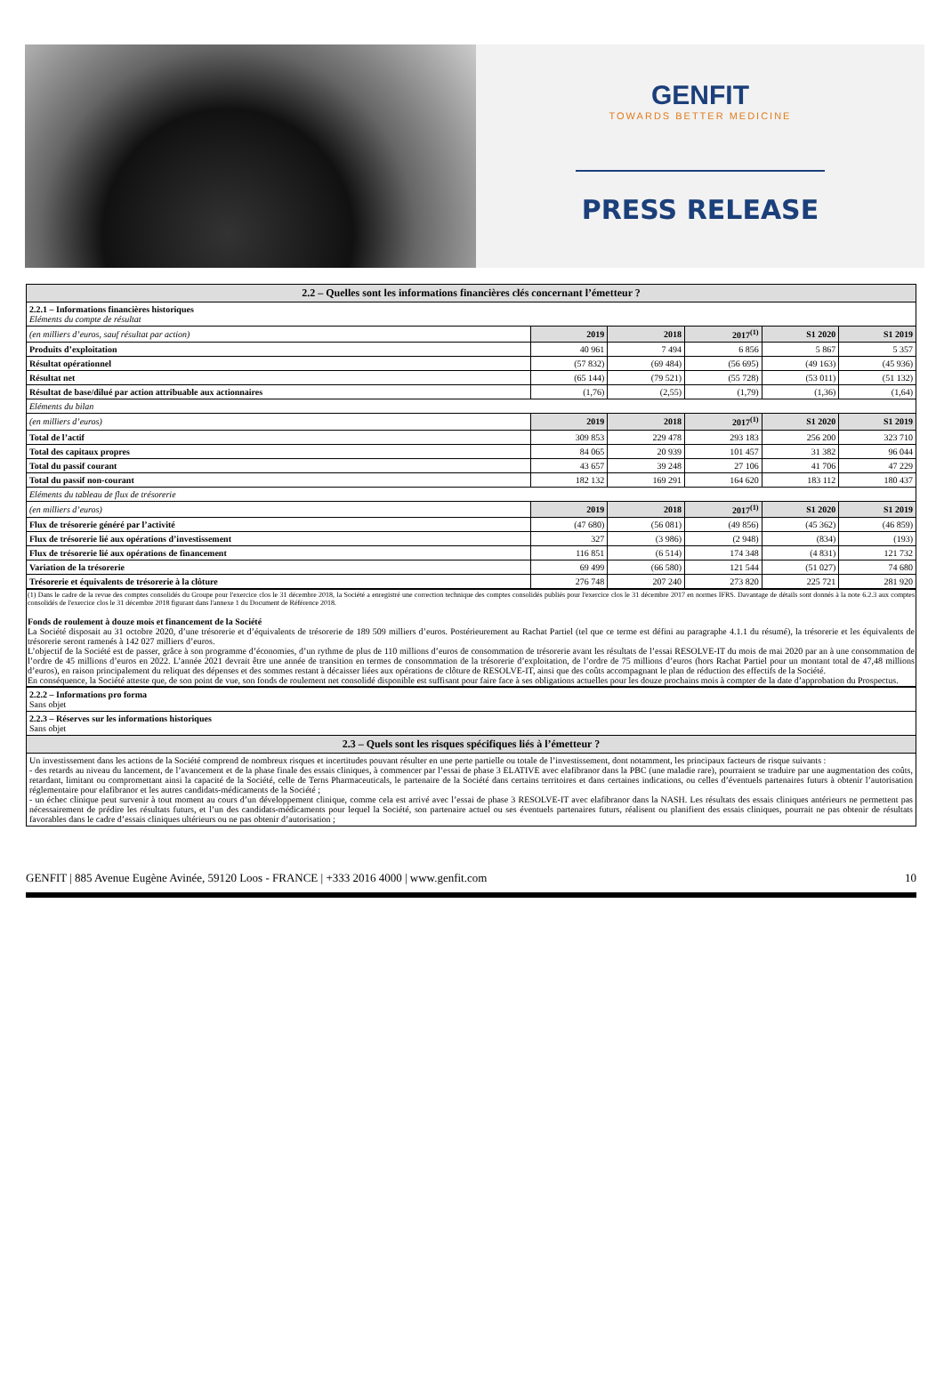GENFIT
TOWARDS BETTER MEDICINE
PRESS RELEASE
| 2.2 – Quelles sont les informations financières clés concernant l’émetteur ? | | | | | |
| 2.2.1 – Informations financières historiques Eléments du compte de résultat | | | | | |
| (en milliers d’euros, sauf résultat par action) | 2019 | 2018 | 2017<sup>(1)</sup> | S1 2020 | S1 2019 |
| Produits d’exploitation | 40 961 | 7 494 | 6 856 | 5 867 | 5 357 |
| Résultat opérationnel | (57 832) | (69 484) | (56 695) | (49 163) | (45 936) |
| Résultat net | (65 144) | (79 521) | (55 728) | (53 011) | (51 132) |
| Résultat de base/dilué par action attribuable aux actionnaires | (1,76) | (2,55) | (1,79) | (1,36) | (1,64) |
| Eléments du bilan | | | | | |
| (en milliers d’euros) | 2019 | 2018 | 2017<sup>(1)</sup> | S1 2020 | S1 2019 |
| Total de l’actif | 309 853 | 229 478 | 293 183 | 256 200 | 323 710 |
| Total des capitaux propres | 84 065 | 20 939 | 101 457 | 31 382 | 96 044 |
| Total du passif courant | 43 657 | 39 248 | 27 106 | 41 706 | 47 229 |
| Total du passif non-courant | 182 132 | 169 291 | 164 620 | 183 112 | 180 437 |
| Eléments du tableau de flux de trésorerie | | | | | |
| (en milliers d’euros) | 2019 | 2018 | 2017<sup>(1)</sup> | S1 2020 | S1 2019 |
| Flux de trésorerie généré par l’activité | (47 680) | (56 081) | (49 856) | (45 362) | (46 859) |
| Flux de trésorerie lié aux opérations d’investissement | 327 | (3 986) | (2 948) | (834) | (193) |
| Flux de trésorerie lié aux opérations de financement | 116 851 | (6 514) | 174 348 | (4 831) | 121 732 |
| Variation de la trésorerie | 69 499 | (66 580) | 121 544 | (51 027) | 74 680 |
| Trésorerie et équivalents de trésorerie à la clôture | 276 748 | 207 240 | 273 820 | 225 721 | 281 920 |
(1) Dans le cadre de la revue des comptes consolidés du Groupe pour l'exercice clos le 31 décembre 2018, la Société a enregistré une correction technique des comptes consolidés publiés pour l'exercice clos le 31 décembre 2017 en normes IFRS. Davantage de détails sont donnés à la note 6.2.3 aux comptes consolidés de l'exercice clos le 31 décembre 2018 figurant dans l'annexe 1 du Document de Référence 2018.
Fonds de roulement à douze mois et financement de la Société
La Société disposait au 31 octobre 2020, d’une trésorerie et d’équivalents de trésorerie de 189 509 milliers d’euros. Postérieurement au Rachat Partiel (tel que ce terme est défini au paragraphe 4.1.1 du résumé), la trésorerie et les équivalents de trésorerie seront ramenés à 142 027 milliers d’euros.
L’objectif de la Société est de passer, grâce à son programme d’économies, d’un rythme de plus de 110 millions d’euros de consommation de trésorerie avant les résultats de l’essai RESOLVE-IT du mois de mai 2020 par an à une consommation de l’ordre de 45 millions d’euros en 2022. L’année 2021 devrait être une année de transition en termes de consommation de la trésorerie d’exploitation, de l’ordre de 75 millions d’euros (hors Rachat Partiel pour un montant total de 47,48 millions d’euros), en raison principalement du reliquat des dépenses et des sommes restant à décaisser liées aux opérations de clôture de RESOLVE-IT, ainsi que des coûts accompagnant le plan de réduction des effectifs de la Société.
En conséquence, la Société atteste que, de son point de vue, son fonds de roulement net consolidé disponible est suffisant pour faire face à ses obligations actuelles pour les douze prochains mois à compter de la date d’approbation du Prospectus.
| 2.2.2 – Informations pro forma Sans objet |
| 2.2.3 – Réserves sur les informations historiques Sans objet |
| 2.3 – Quels sont les risques spécifiques liés à l’émetteur ? |
| Un investissement dans les actions de la Société comprend de nombreux risques et incertitudes pouvant résulter en une perte partielle ou totale de l’investissement, dont notamment, les principaux facteurs de risque suivants : - des retards au niveau du lancement, de l’avancement et de la phase finale des essais cliniques, à commencer par l’essai de phase 3 ELATIVE avec elafibranor dans la PBC (une maladie rare), pourraient se traduire par une augmentation des coûts, retardant, limitant ou compromettant ainsi la capacité de la Société, celle de Terns Pharmaceuticals, le partenaire de la Société dans certains territoires et dans certaines indications, ou celles d’éventuels partenaires futurs à obtenir l’autorisation réglementaire pour elafibranor et les autres candidats-médicaments de la Société ; - un échec clinique peut survenir à tout moment au cours d’un développement clinique, comme cela est arrivé avec l’essai de phase 3 RESOLVE-IT avec elafibranor dans la NASH. Les résultats des essais cliniques antérieurs ne permettent pas nécessairement de prédire les résultats futurs, et l’un des candidats-médicaments pour lequel la Société, son partenaire actuel ou ses éventuels partenaires futurs, réalisent ou planifient des essais cliniques, pourrait ne pas obtenir de résultats favorables dans le cadre d’essais cliniques ultérieurs ou ne pas obtenir d’autorisation ; |
GENFIT | 885 Avenue Eugène Avinée, 59120 Loos - FRANCE | +333 2016 4000 | www.genfit.com 10